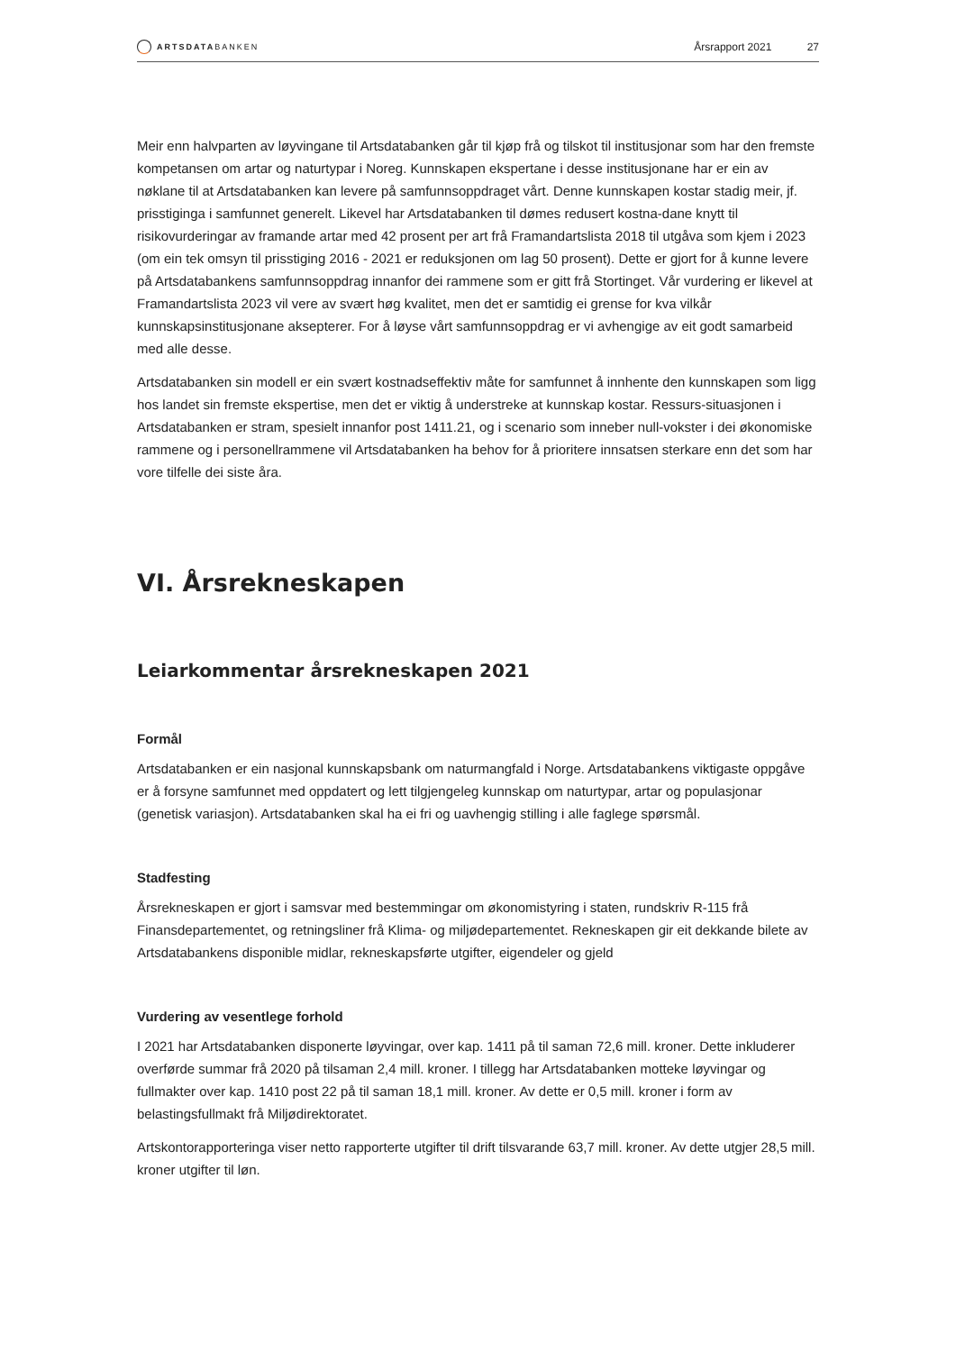ARTSDATABANKEN
Årsrapport 2021 27
Meir enn halvparten av løyvingane til Artsdatabanken går til kjøp frå og tilskot til institusjonar som har den fremste kompetansen om artar og naturtypar i Noreg. Kunnskapen ekspertane i desse institusjonane har er ein av nøklane til at Artsdatabanken kan levere på samfunnsoppdraget vårt. Denne kunnskapen kostar stadig meir, jf. prisstiginga i samfunnet generelt. Likevel har Artsdatabanken til dømes redusert kostna-dane knytt til risikovurderingar av framande artar med 42 prosent per art frå Framandartslista 2018 til utgåva som kjem i 2023 (om ein tek omsyn til prisstiging 2016 - 2021 er reduksjonen om lag 50 prosent). Dette er gjort for å kunne levere på Artsdatabankens samfunnsoppdrag innanfor dei rammene som er gitt frå Stortinget. Vår vurdering er likevel at Framandartslista 2023 vil vere av svært høg kvalitet, men det er samtidig ei grense for kva vilkår kunnskapsinstitusjonane aksepterer. For å løyse vårt samfunnsoppdrag er vi avhengige av eit godt samarbeid med alle desse.
Artsdatabanken sin modell er ein svært kostnadseffektiv måte for samfunnet å innhente den kunnskapen som ligg hos landet sin fremste ekspertise, men det er viktig å understreke at kunnskap kostar. Ressurs-situasjonen i Artsdatabanken er stram, spesielt innanfor post 1411.21, og i scenario som inneber null-vokster i dei økonomiske rammene og i personellrammene vil Artsdatabanken ha behov for å prioritere innsatsen sterkare enn det som har vore tilfelle dei siste åra.
VI. Årsrekneskapen
Leiarkommentar årsrekneskapen 2021
Formål
Artsdatabanken er ein nasjonal kunnskapsbank om naturmangfald i Norge. Artsdatabankens viktigaste oppgåve er å forsyne samfunnet med oppdatert og lett tilgjengeleg kunnskap om naturtypar, artar og populasjonar (genetisk variasjon). Artsdatabanken skal ha ei fri og uavhengig stilling i alle faglege spørsmål.
Stadfesting
Årsrekneskapen er gjort i samsvar med bestemmingar om økonomistyring i staten, rundskriv R-115 frå Finansdepartementet, og retningsliner frå Klima- og miljødepartementet. Rekneskapen gir eit dekkande bilete av Artsdatabankens disponible midlar, rekneskapsførte utgifter, eigendeler og gjeld
Vurdering av vesentlege forhold
I 2021 har Artsdatabanken disponerte løyvingar, over kap. 1411 på til saman 72,6 mill. kroner. Dette inkluderer overførde summar frå 2020 på tilsaman 2,4 mill. kroner. I tillegg har Artsdatabanken motteke løyvingar og fullmakter over kap. 1410 post 22 på til saman 18,1 mill. kroner. Av dette er 0,5 mill. kroner i form av belastingsfullmakt frå Miljødirektoratet.
Artskontorapporteringa viser netto rapporterte utgifter til drift tilsvarande 63,7 mill. kroner. Av dette utgjer 28,5 mill. kroner utgifter til løn.